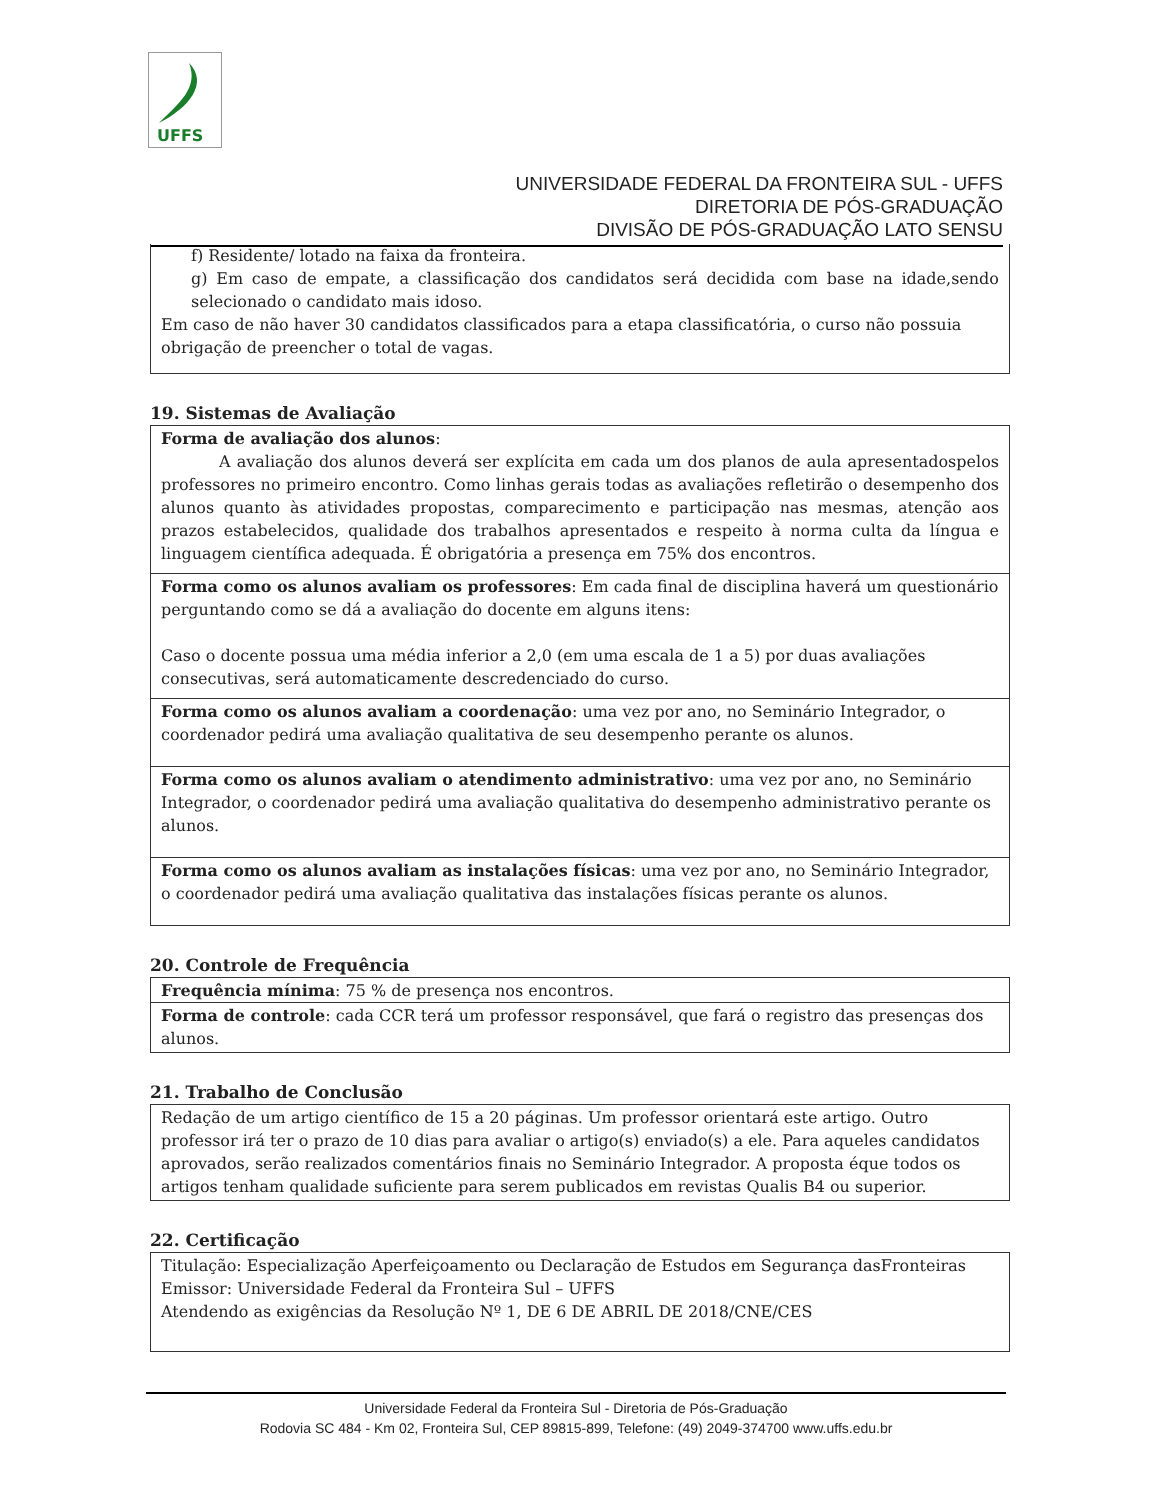UFFS
UNIVERSIDADE FEDERAL DA FRONTEIRA SUL - UFFS
DIRETORIA DE PÓS-GRADUAÇÃO
DIVISÃO DE PÓS-GRADUAÇÃO LATO SENSU
f) Residente/ lotado na faixa da fronteira.
g) Em caso de empate, a classificação dos candidatos será decidida com base na idade,sendo selecionado o candidato mais idoso.
Em caso de não haver 30 candidatos classificados para a etapa classificatória, o curso não possuia obrigação de preencher o total de vagas.
19. Sistemas de Avaliação
Forma de avaliação dos alunos:
A avaliação dos alunos deverá ser explícita em cada um dos planos de aula apresentadospelos professores no primeiro encontro. Como linhas gerais todas as avaliações refletirão o desempenho dos alunos quanto às atividades propostas, comparecimento e participação nas mesmas, atenção aos prazos estabelecidos, qualidade dos trabalhos apresentados e respeito à norma culta da língua e linguagem científica adequada. É obrigatória a presença em 75% dos encontros.
Forma como os alunos avaliam os professores: Em cada final de disciplina haverá um questionário perguntando como se dá a avaliação do docente em alguns itens:
Caso o docente possua uma média inferior a 2,0 (em uma escala de 1 a 5) por duas avaliações consecutivas, será automaticamente descredenciado do curso.
Forma como os alunos avaliam a coordenação: uma vez por ano, no Seminário Integrador, o coordenador pedirá uma avaliação qualitativa de seu desempenho perante os alunos.
Forma como os alunos avaliam o atendimento administrativo: uma vez por ano, no Seminário Integrador, o coordenador pedirá uma avaliação qualitativa do desempenho administrativo perante os alunos.
Forma como os alunos avaliam as instalações físicas: uma vez por ano, no Seminário Integrador, o coordenador pedirá uma avaliação qualitativa das instalações físicas perante os alunos.
20. Controle de Frequência
Frequência mínima: 75 % de presença nos encontros.
Forma de controle: cada CCR terá um professor responsável, que fará o registro das presenças dos alunos.
21. Trabalho de Conclusão
Redação de um artigo científico de 15 a 20 páginas. Um professor orientará este artigo. Outro professor irá ter o prazo de 10 dias para avaliar o artigo(s) enviado(s) a ele. Para aqueles candidatos aprovados, serão realizados comentários finais no Seminário Integrador. A proposta éque todos os artigos tenham qualidade suficiente para serem publicados em revistas Qualis B4 ou superior.
22. Certificação
Titulação: Especialização Aperfeiçoamento ou Declaração de Estudos em Segurança dasFronteiras
Emissor: Universidade Federal da Fronteira Sul – UFFS
Atendendo as exigências da Resolução Nº 1, DE 6 DE ABRIL DE 2018/CNE/CES
Universidade Federal da Fronteira Sul - Diretoria de Pós-Graduação
Rodovia SC 484 - Km 02, Fronteira Sul, CEP 89815-899, Telefone: (49) 2049-374700 www.uffs.edu.br